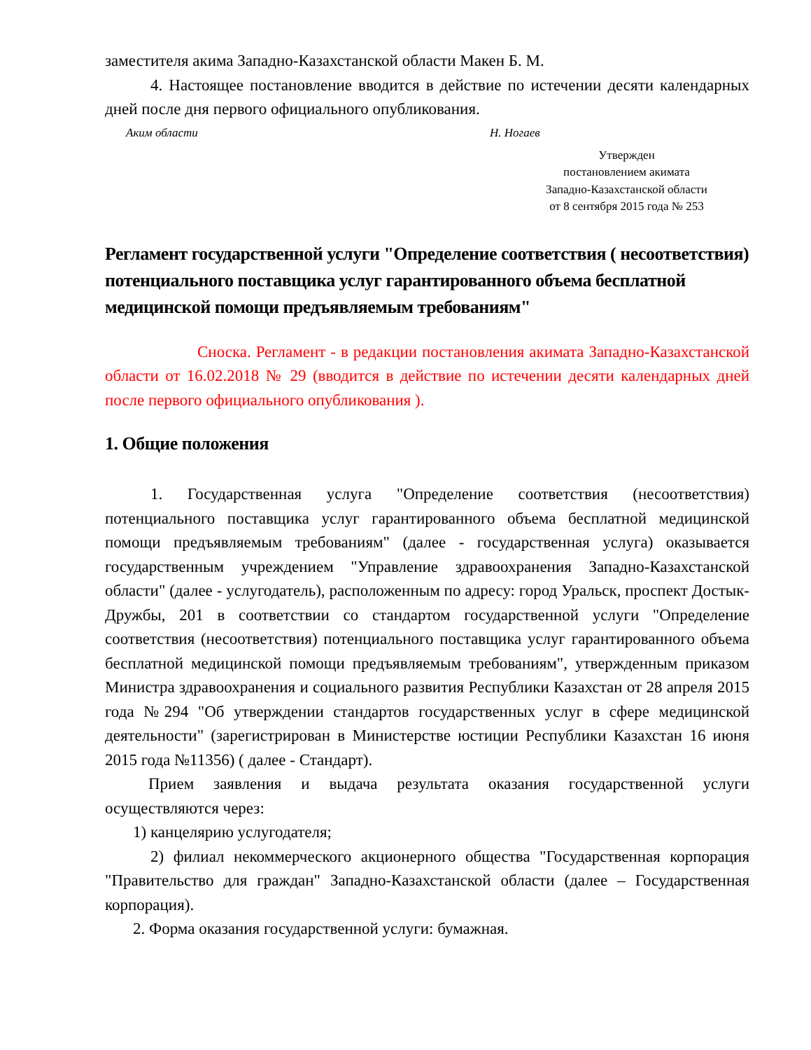заместителя акима Западно-Казахстанской области Макен Б. М.
4. Настоящее постановление вводится в действие по истечении десяти календарных дней после дня первого официального опубликования.
Аким области Н. Ногаев
Утвержден
постановлением акимата
Западно-Казахстанской области
от 8 сентября 2015 года № 253
Регламент государственной услуги "Определение соответствия ( несоответствия) потенциального поставщика услуг гарантированного объема бесплатной медицинской помощи предъявляемым требованиям"
Сноска. Регламент - в редакции постановления акимата Западно-Казахстанской области от 16.02.2018 № 29 (вводится в действие по истечении десяти календарных дней после первого официального опубликования ).
1. Общие положения
1. Государственная услуга "Определение соответствия (несоответствия) потенциального поставщика услуг гарантированного объема бесплатной медицинской помощи предъявляемым требованиям" (далее - государственная услуга) оказывается государственным учреждением "Управление здравоохранения Западно-Казахстанской области" (далее - услугодатель), расположенным по адресу: город Уральск, проспект Достык-Дружбы, 201 в соответствии со стандартом государственной услуги "Определение соответствия (несоответствия) потенциального поставщика услуг гарантированного объема бесплатной медицинской помощи предъявляемым требованиям", утвержденным приказом Министра здравоохранения и социального развития Республики Казахстан от 28 апреля 2015 года №294 "Об утверждении стандартов государственных услуг в сфере медицинской деятельности" (зарегистрирован в Министерстве юстиции Республики Казахстан 16 июня 2015 года №11356) ( далее - Стандарт).
Прием заявления и выдача результата оказания государственной услуги осуществляются через:
1) канцелярию услугодателя;
2) филиал некоммерческого акционерного общества "Государственная корпорация "Правительство для граждан" Западно-Казахстанской области (далее – Государственная корпорация).
2. Форма оказания государственной услуги: бумажная.